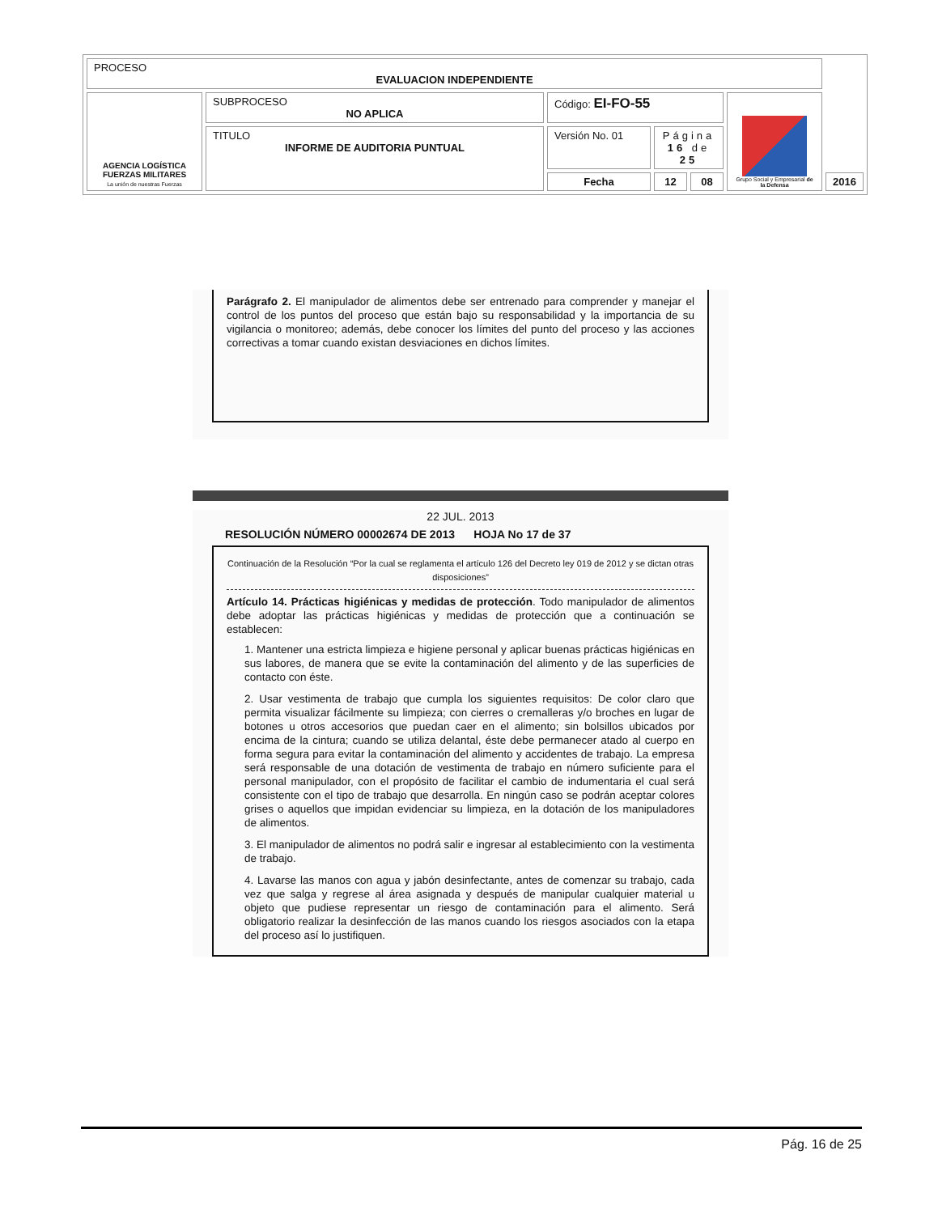| PROCESO EVALUACION INDEPENDIENTE | | | | | | |
| AGENCIA LOGÍSTICA FUERZAS MILITARES La unión de nuestras Fuerzas | SUBPROCESO NO APLICA | Código: EI-FO-55 | | | Grupo Social y Empresarial de la Defensa | |
| | TITULO INFORME DE AUDITORIA PUNTUAL | Versión No. 01 | Página 16 de 25 | | | |
| | | Fecha | 12 | 08 | | 2016 |
Parágrafo 2. El manipulador de alimentos debe ser entrenado para comprender y manejar el control de los puntos del proceso que están bajo su responsabilidad y la importancia de su vigilancia o monitoreo; además, debe conocer los límites del punto del proceso y las acciones correctivas a tomar cuando existan desviaciones en dichos límites.
22 JUL. 2013
RESOLUCIÓN NÚMERO 00002674 DE 2013 HOJA No 17 de 37
Continuación de la Resolución “Por la cual se reglamenta el artículo 126 del Decreto ley 019 de 2012 y se dictan otras disposiciones”
Artículo 14. Prácticas higiénicas y medidas de protección. Todo manipulador de alimentos debe adoptar las prácticas higiénicas y medidas de protección que a continuación se establecen:
1. Mantener una estricta limpieza e higiene personal y aplicar buenas prácticas higiénicas en sus labores, de manera que se evite la contaminación del alimento y de las superficies de contacto con éste.
2. Usar vestimenta de trabajo que cumpla los siguientes requisitos: De color claro que permita visualizar fácilmente su limpieza; con cierres o cremalleras y/o broches en lugar de botones u otros accesorios que puedan caer en el alimento; sin bolsillos ubicados por encima de la cintura; cuando se utiliza delantal, éste debe permanecer atado al cuerpo en forma segura para evitar la contaminación del alimento y accidentes de trabajo. La empresa será responsable de una dotación de vestimenta de trabajo en número suficiente para el personal manipulador, con el propósito de facilitar el cambio de indumentaria el cual será consistente con el tipo de trabajo que desarrolla. En ningún caso se podrán aceptar colores grises o aquellos que impidan evidenciar su limpieza, en la dotación de los manipuladores de alimentos.
3. El manipulador de alimentos no podrá salir e ingresar al establecimiento con la vestimenta de trabajo.
4. Lavarse las manos con agua y jabón desinfectante, antes de comenzar su trabajo, cada vez que salga y regrese al área asignada y después de manipular cualquier material u objeto que pudiese representar un riesgo de contaminación para el alimento. Será obligatorio realizar la desinfección de las manos cuando los riesgos asociados con la etapa del proceso así lo justifiquen.
Pág. 16 de 25